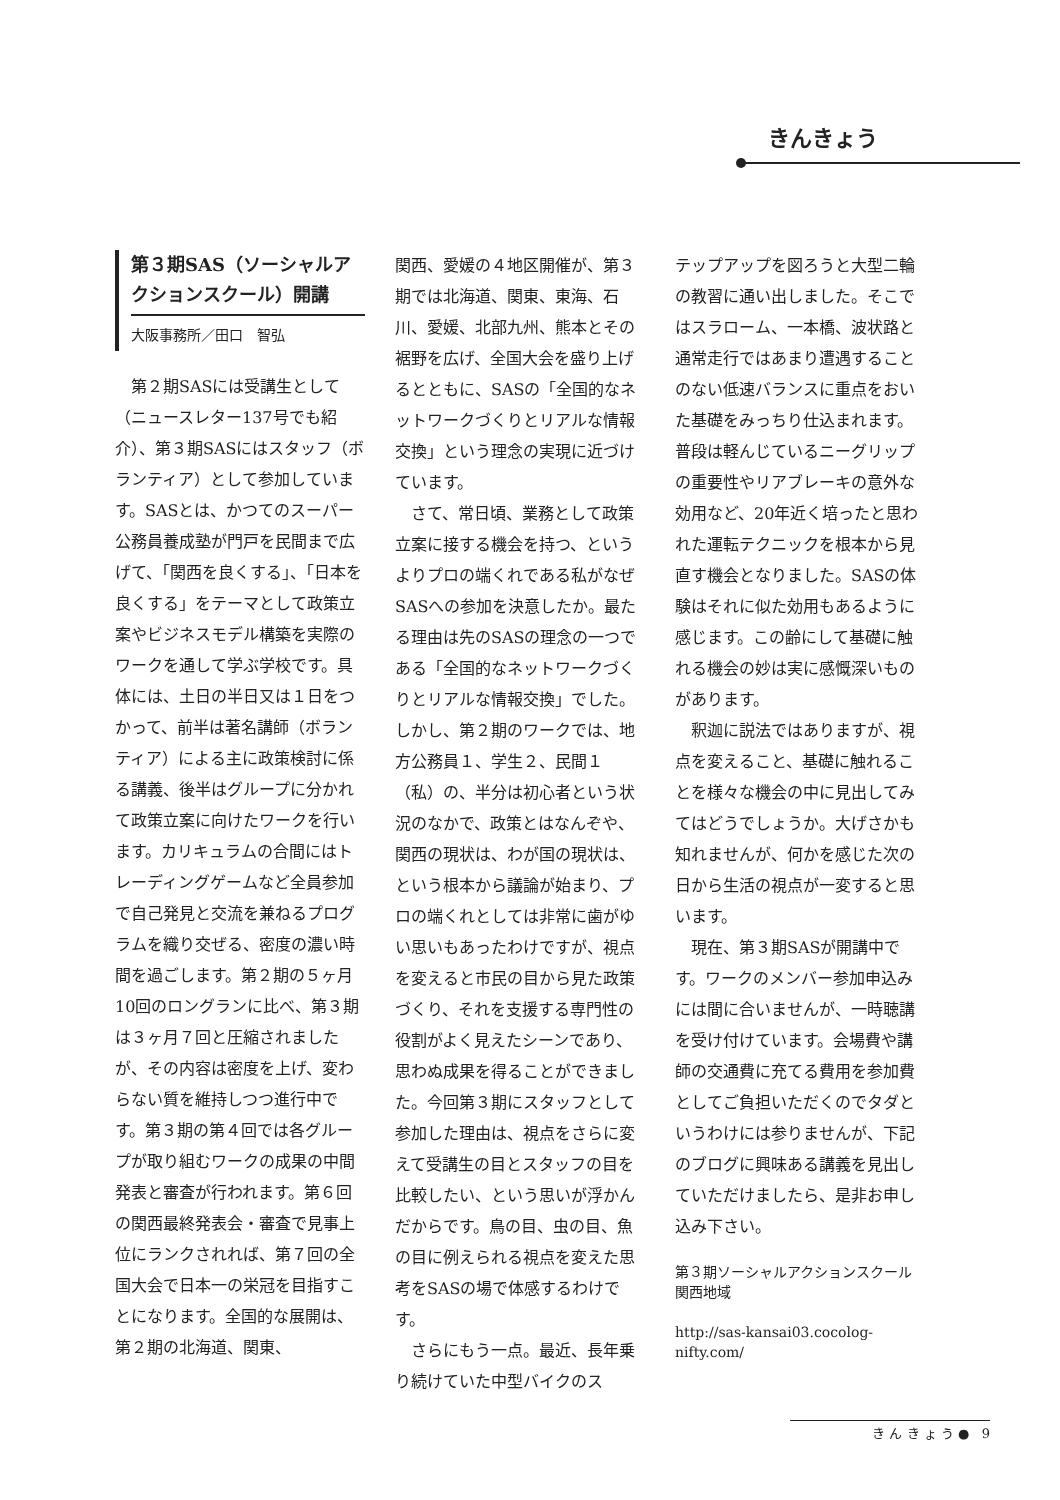きんきょう
第３期SAS（ソーシャルアクションスクール）開講
大阪事務所／田口　智弘
第２期SASには受講生として（ニュースレター137号でも紹介）、第３期SASにはスタッフ（ボランティア）として参加しています。SASとは、かつてのスーパー公務員養成塾が門戸を民間まで広げて、「関西を良くする」、「日本を良くする」をテーマとして政策立案やビジネスモデル構築を実際のワークを通して学ぶ学校です。具体には、土日の半日又は１日をつかって、前半は著名講師（ボランティア）による主に政策検討に係る講義、後半はグループに分かれて政策立案に向けたワークを行います。カリキュラムの合間にはトレーディングゲームなど全員参加で自己発見と交流を兼ねるプログラムを織り交ぜる、密度の濃い時間を過ごします。第２期の５ヶ月10回のロングランに比べ、第３期は３ヶ月７回と圧縮されましたが、その内容は密度を上げ、変わらない質を維持しつつ進行中です。第３期の第４回では各グループが取り組むワークの成果の中間発表と審査が行われます。第６回の関西最終発表会・審査で見事上位にランクされれば、第７回の全国大会で日本一の栄冠を目指すことになります。全国的な展開は、第２期の北海道、関東、
関西、愛媛の４地区開催が、第３期では北海道、関東、東海、石川、愛媛、北部九州、熊本とその裾野を広げ、全国大会を盛り上げるとともに、SASの「全国的なネットワークづくりとリアルな情報交換」という理念の実現に近づけています。
さて、常日頃、業務として政策立案に接する機会を持つ、というよりプロの端くれである私がなぜSASへの参加を決意したか。最たる理由は先のSASの理念の一つである「全国的なネットワークづくりとリアルな情報交換」でした。しかし、第２期のワークでは、地方公務員１、学生２、民間１（私）の、半分は初心者という状況のなかで、政策とはなんぞや、関西の現状は、わが国の現状は、という根本から議論が始まり、プロの端くれとしては非常に歯がゆい思いもあったわけですが、視点を変えると市民の目から見た政策づくり、それを支援する専門性の役割がよく見えたシーンであり、思わぬ成果を得ることができました。今回第３期にスタッフとして参加した理由は、視点をさらに変えて受講生の目とスタッフの目を比較したい、という思いが浮かんだからです。鳥の目、虫の目、魚の目に例えられる視点を変えた思考をSASの場で体感するわけです。
さらにもう一点。最近、長年乗り続けていた中型バイクのス
テップアップを図ろうと大型二輪の教習に通い出しました。そこではスラローム、一本橋、波状路と通常走行ではあまり遭遇することのない低速バランスに重点をおいた基礎をみっちり仕込まれます。普段は軽んじているニーグリップの重要性やリアブレーキの意外な効用など、20年近く培ったと思われた運転テクニックを根本から見直す機会となりました。SASの体験はそれに似た効用もあるように感じます。この齢にして基礎に触れる機会の妙は実に感慨深いものがあります。
釈迦に説法ではありますが、視点を変えること、基礎に触れることを様々な機会の中に見出してみてはどうでしょうか。大げさかも知れませんが、何かを感じた次の日から生活の視点が一変すると思います。
現在、第３期SASが開講中です。ワークのメンバー参加申込みには間に合いませんが、一時聴講を受け付けています。会場費や講師の交通費に充てる費用を参加費としてご負担いただくのでタダというわけには参りませんが、下記のブログに興味ある講義を見出していただけましたら、是非お申し込み下さい。
第３期ソーシャルアクションスクール関西地域
http://sas-kansai03.cocolog-nifty.com/
き ん き ょ う ● 9